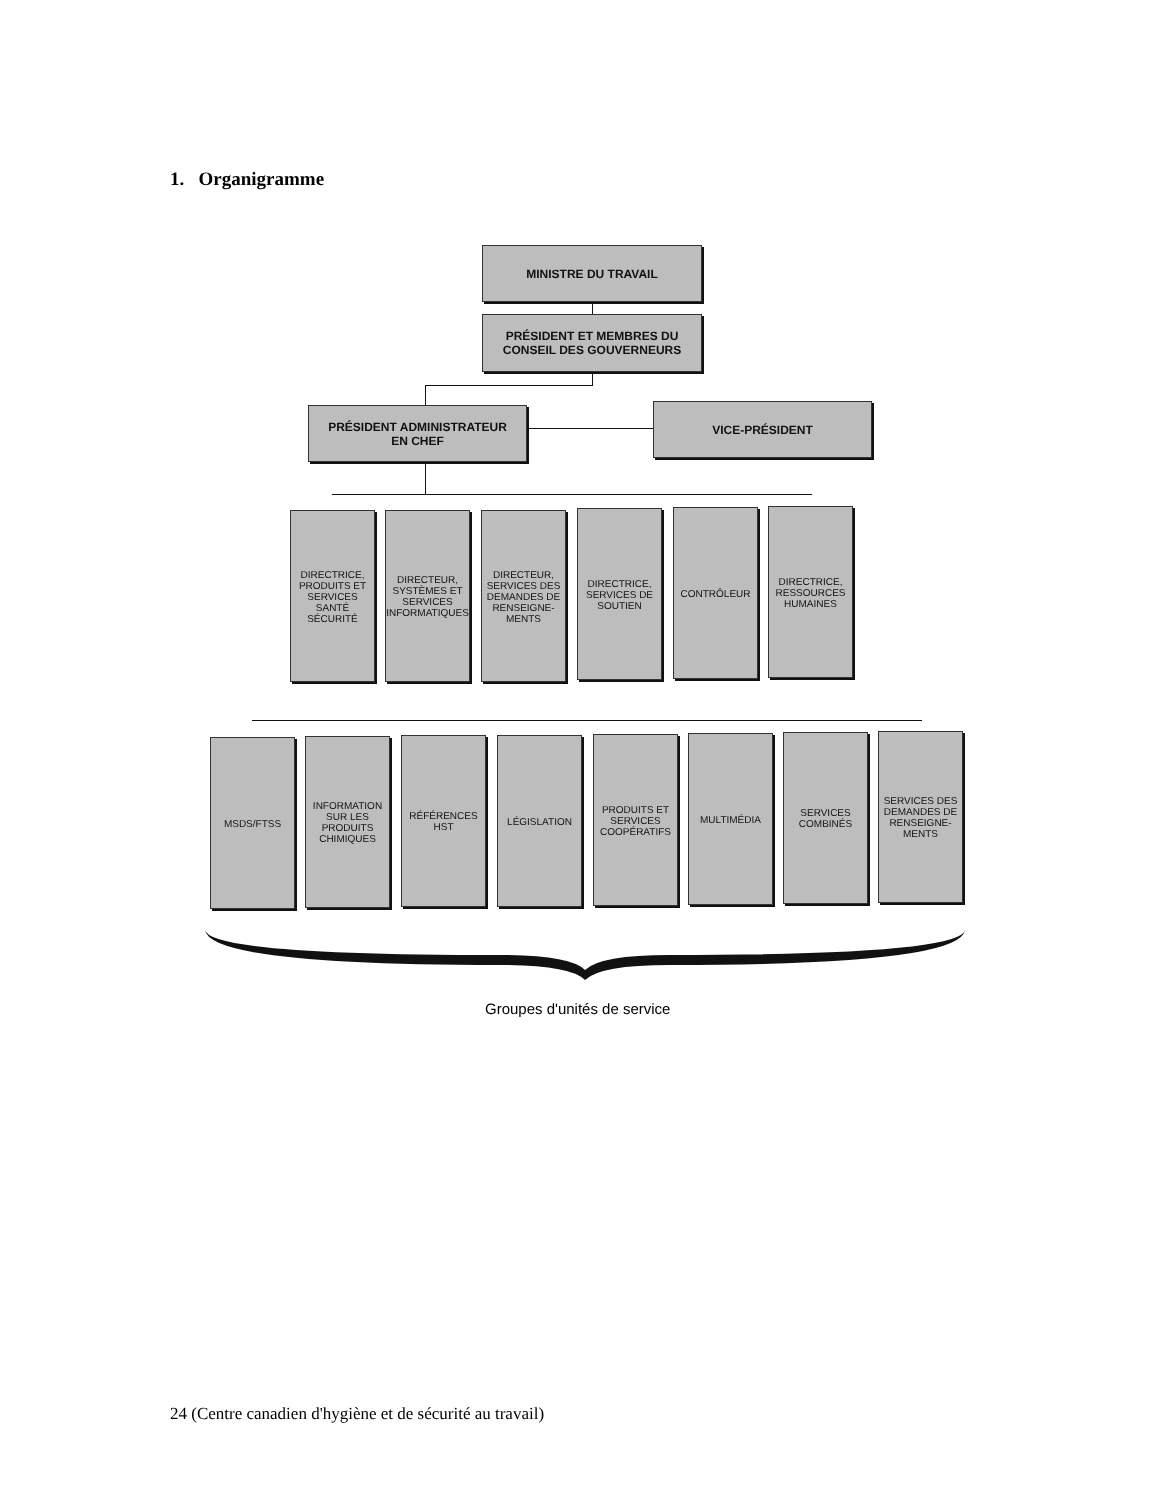1. Organigramme
MINISTRE DU TRAVAIL
PRÉSIDENT ET MEMBRES DU
CONSEIL DES GOUVERNEURS
PRÉSIDENT ADMINISTRATEUR
EN CHEF
VICE-PRÉSIDENT
DIRECTRICE,
PRODUITS ET
SERVICES
SANTÉ
SÉCURITÉ
DIRECTEUR,
SYSTÈMES ET
SERVICES
INFORMATIQUES
DIRECTEUR,
SERVICES DES
DEMANDES DE
RENSEIGNE-
MENTS
DIRECTRICE,
SERVICES DE
SOUTIEN
CONTRÔLEUR
DIRECTRICE,
RESSOURCES
HUMAINES
MSDS/FTSS
INFORMATION
SUR LES
PRODUITS
CHIMIQUES
RÉFÉRENCES
HST
LÉGISLATION
PRODUITS ET
SERVICES
COOPÉRATIFS
MULTIMÉDIA
SERVICES
COMBINÉS
SERVICES DES
DEMANDES DE
RENSEIGNE-
MENTS
Groupes d'unités de service
24 (Centre canadien d'hygiène et de sécurité au travail)